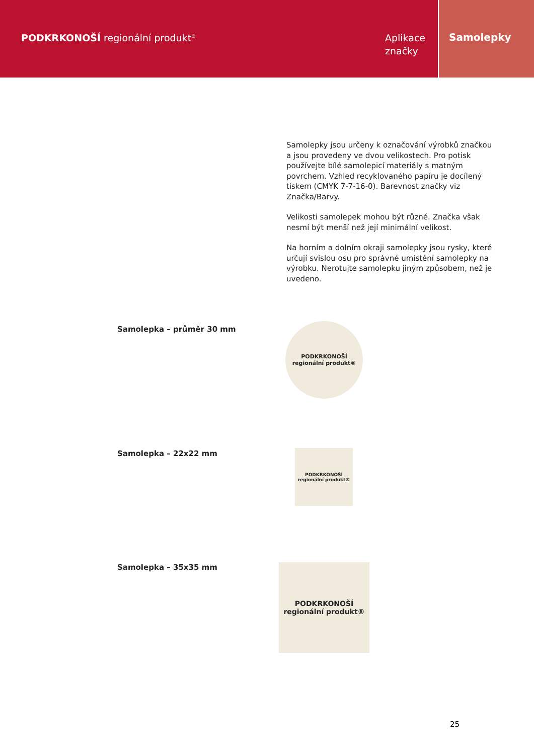PODKRKONOŠÍ regionální produkt<sup>®</sup>
Aplikace značky
Samolepky
Samolepky jsou určeny k označování výrobků značkou a jsou provedeny ve dvou velikostech. Pro potisk používejte bílé samolepicí materiály s matným povrchem. Vzhled recyklovaného papíru je docílený tiskem (CMYK 7-7-16-0). Barevnost značky viz Značka/Barvy.
Velikosti samolepek mohou být různé. Značka však nesmí být menší než její minimální velikost.
Na horním a dolním okraji samolepky jsou rysky, které určují svislou osu pro správné umístění samolepky na výrobku. Nerotujte samolepku jiným způsobem, než je uvedeno.
Samolepka – průměr 30 mm
PODKRKONOŠÍ
regionální produkt®
Samolepka – 22x22 mm
PODKRKONOŠÍ
regionální produkt®
Samolepka – 35x35 mm
PODKRKONOŠÍ
regionální produkt®
25